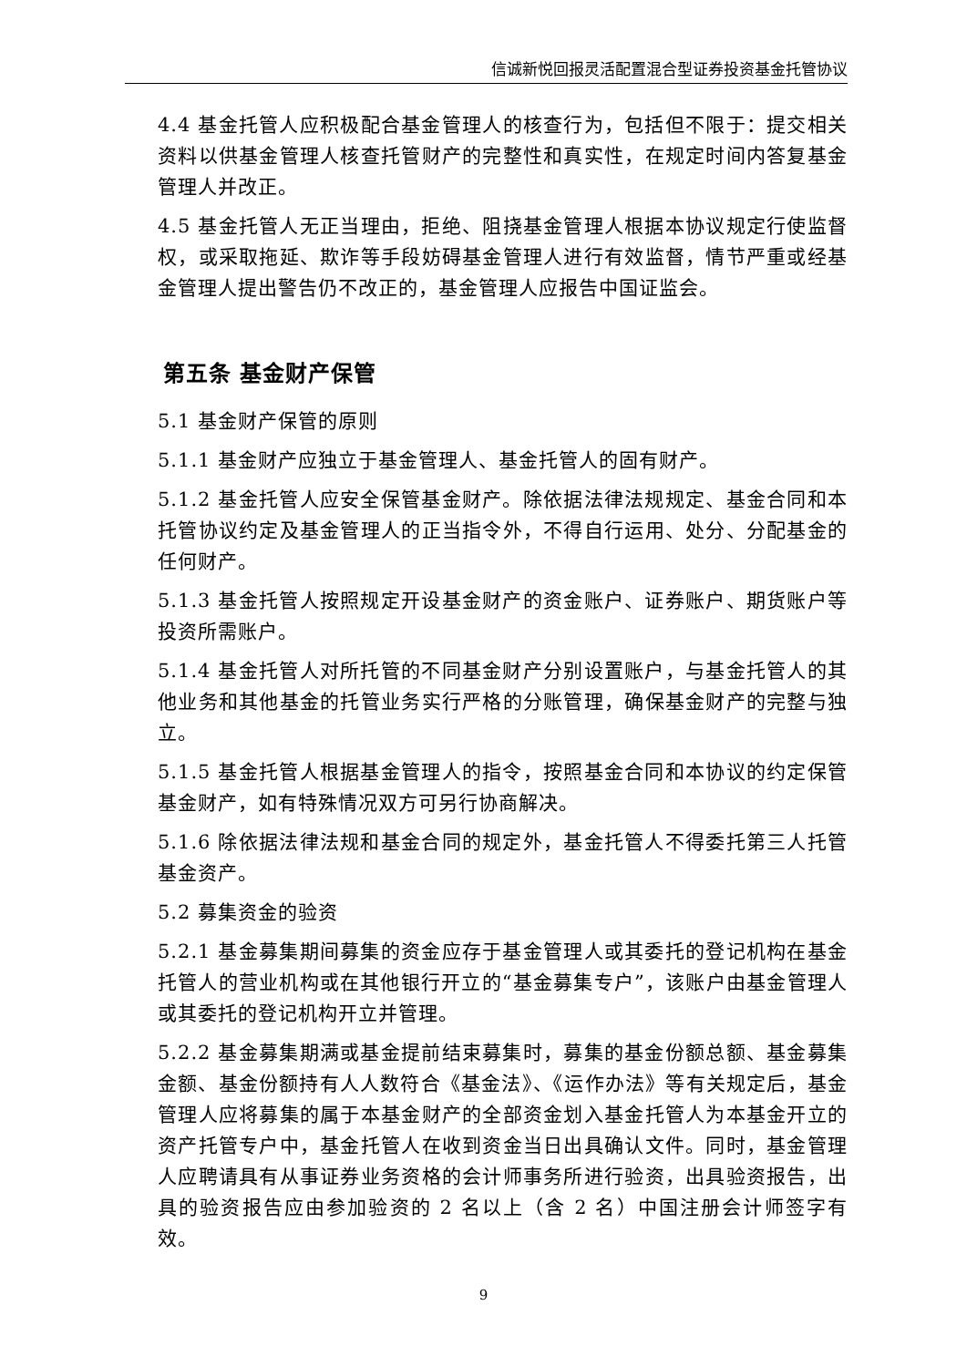信诚新悦回报灵活配置混合型证券投资基金托管协议
4.4 基金托管人应积极配合基金管理人的核查行为，包括但不限于：提交相关资料以供基金管理人核查托管财产的完整性和真实性，在规定时间内答复基金管理人并改正。
4.5 基金托管人无正当理由，拒绝、阻挠基金管理人根据本协议规定行使监督权，或采取拖延、欺诈等手段妨碍基金管理人进行有效监督，情节严重或经基金管理人提出警告仍不改正的，基金管理人应报告中国证监会。
第五条 基金财产保管
5.1 基金财产保管的原则
5.1.1 基金财产应独立于基金管理人、基金托管人的固有财产。
5.1.2 基金托管人应安全保管基金财产。除依据法律法规规定、基金合同和本托管协议约定及基金管理人的正当指令外，不得自行运用、处分、分配基金的任何财产。
5.1.3 基金托管人按照规定开设基金财产的资金账户、证券账户、期货账户等投资所需账户。
5.1.4 基金托管人对所托管的不同基金财产分别设置账户，与基金托管人的其他业务和其他基金的托管业务实行严格的分账管理，确保基金财产的完整与独立。
5.1.5 基金托管人根据基金管理人的指令，按照基金合同和本协议的约定保管基金财产，如有特殊情况双方可另行协商解决。
5.1.6 除依据法律法规和基金合同的规定外，基金托管人不得委托第三人托管基金资产。
5.2 募集资金的验资
5.2.1 基金募集期间募集的资金应存于基金管理人或其委托的登记机构在基金托管人的营业机构或在其他银行开立的“基金募集专户”，该账户由基金管理人或其委托的登记机构开立并管理。
5.2.2 基金募集期满或基金提前结束募集时，募集的基金份额总额、基金募集金额、基金份额持有人人数符合《基金法》、《运作办法》等有关规定后，基金管理人应将募集的属于本基金财产的全部资金划入基金托管人为本基金开立的资产托管专户中，基金托管人在收到资金当日出具确认文件。同时，基金管理人应聘请具有从事证券业务资格的会计师事务所进行验资，出具验资报告，出具的验资报告应由参加验资的 2 名以上（含 2 名）中国注册会计师签字有效。
9